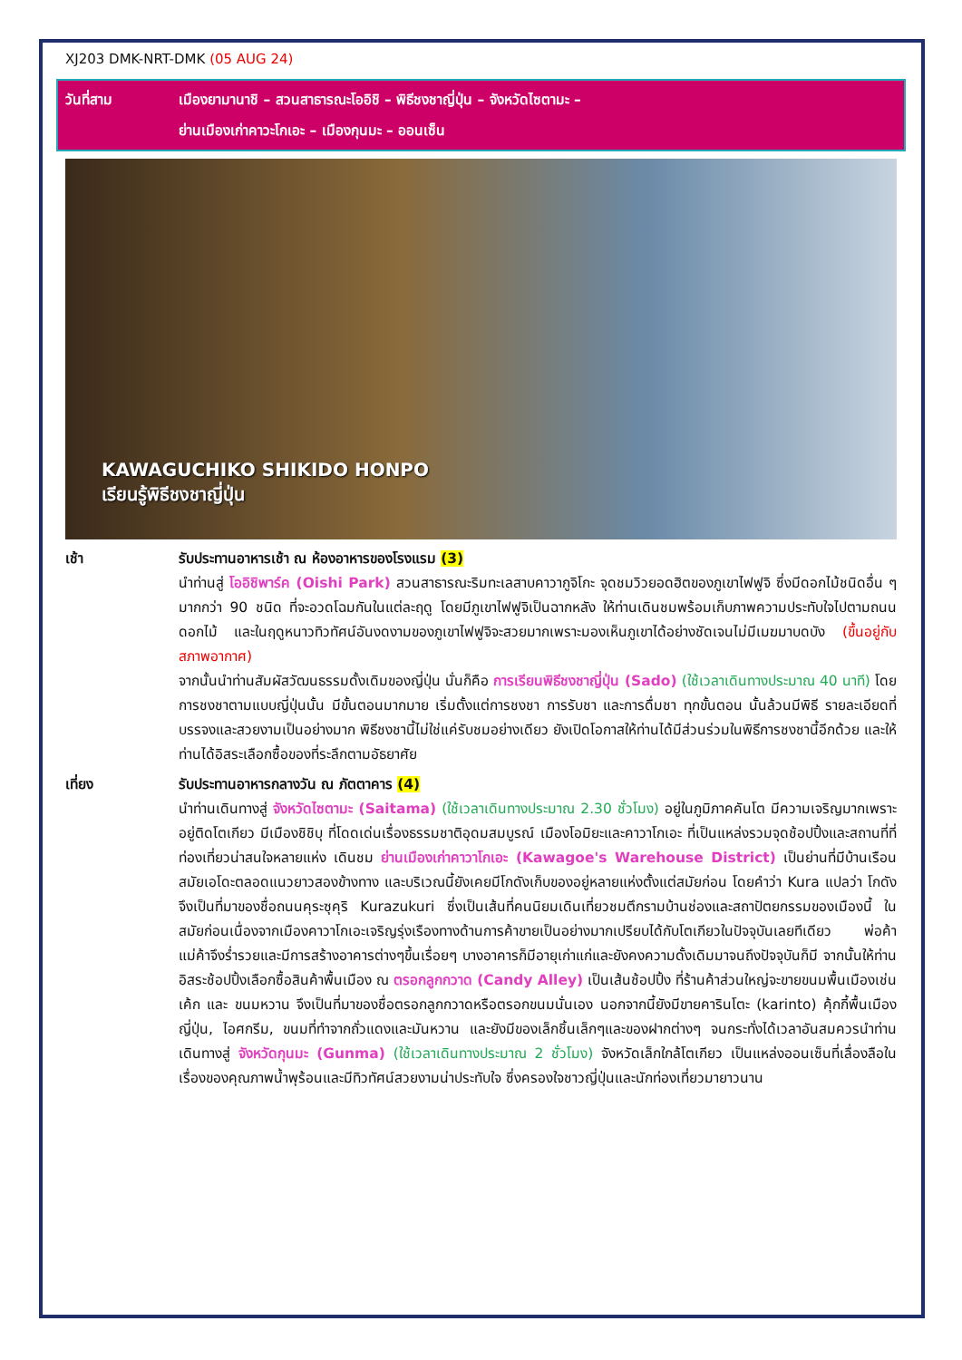XJ203 DMK-NRT-DMK (05 AUG 24)
วันที่สาม เมืองยามานาชิ – สวนสาธารณะโออิชิ – พิธีชงชาญี่ปุ่น – จังหวัดไซตามะ –
ย่านเมืองเก่าคาวะโกเอะ – เมืองกุนมะ – ออนเซ็น
KAWAGUCHIKO SHIKIDO HONPO
เรียนรู้พิธีชงชาญี่ปุ่น
เช้า รับประทานอาหารเช้า ณ ห้องอาหารของโรงแรม (3)
นำท่านสู่ โออิชิพาร์ค (Oishi Park) สวนสาธารณะริมทะเลสาบคาวากูจิโกะ จุดชมวิวยอดฮิตของภูเขาไฟฟูจิ ซึ่งมีดอกไม้ชนิดอื่น ๆ มากกว่า 90 ชนิด ที่จะอวดโฉมกันในแต่ละฤดู โดยมีภูเขาไฟฟูจิเป็นฉากหลัง ให้ท่านเดินชมพร้อมเก็บภาพความประทับใจไปตามถนนดอกไม้ และในฤดูหนาวทิวทัศน์อันงดงามของภูเขาไฟฟูจิจะสวยมากเพราะมองเห็นภูเขาได้อย่างชัดเจนไม่มีเมฆมาบดบัง (ขึ้นอยู่กับสภาพอากาศ)
จากนั้นนำท่านสัมผัสวัฒนธรรมดั้งเดิมของญี่ปุ่น นั่นก็คือ การเรียนพิธีชงชาญี่ปุ่น (Sado) (ใช้เวลาเดินทางประมาณ 40 นาที) โดยการชงชาตามแบบญี่ปุ่นนั้น มีขั้นตอนมากมาย เริ่มตั้งแต่การชงชา การรับชา และการดื่มชา ทุกขั้นตอน นั้นล้วนมีพิธี รายละเอียดที่บรรจงและสวยงามเป็นอย่างมาก พิธีชงชานี้ไม่ใช่แค่รับชมอย่างเดียว ยังเปิดโอกาสให้ท่านได้มีส่วนร่วมในพิธีการชงชานี้อีกด้วย และให้ท่านได้อิสระเลือกซื้อของที่ระลึกตามอัธยาศัย
เที่ยง รับประทานอาหารกลางวัน ณ ภัตตาคาร (4)
นำท่านเดินทางสู่ จังหวัดไซตามะ (Saitama) (ใช้เวลาเดินทางประมาณ 2.30 ชั่วโมง) อยู่ในภูมิภาคคันโต มีความเจริญมากเพราะอยู่ติดโตเกียว มีเมืองชิชิบุ ที่โดดเด่นเรื่องธรรมชาติอุดมสมบูรณ์ เมืองโอมิยะและคาวาโกเอะ ที่เป็นแหล่งรวมจุดช้อปปิ้งและสถานที่ที่ท่องเที่ยวน่าสนใจหลายแห่ง เดินชม ย่านเมืองเก่าคาวาโกเอะ (Kawagoe's Warehouse District) เป็นย่านที่มีบ้านเรือนสมัยเอโดะตลอดแนวยาวสองข้างทาง และบริเวณนี้ยังเคยมีโกดังเก็บของอยู่หลายแห่งตั้งแต่สมัยก่อน โดยคำว่า Kura แปลว่า โกดัง จึงเป็นที่มาของชื่อถนนคุระซุคุริ Kurazukuri ซึ่งเป็นเส้นที่คนนิยมเดินเที่ยวชมตึกรามบ้านช่องและสถาปัตยกรรมของเมืองนี้ ในสมัยก่อนเนื่องจากเมืองคาวาโกเอะเจริญรุ่งเรืองทางด้านการค้าขายเป็นอย่างมากเปรียบได้กับโตเกียวในปัจจุบันเลยทีเดียว พ่อค้าแม่ค้าจึงร่ำรวยและมีการสร้างอาคารต่างๆขึ้นเรื่อยๆ บางอาคารก็มีอายุเก่าแก่และยังคงความดั้งเดิมมาจนถึงปัจจุบันก็มี จากนั้นให้ท่าน อิสระช้อปปิ้งเลือกซื้อสินค้าพื้นเมือง ณ ตรอกลูกกวาด (Candy Alley) เป็นเส้นช้อปปิ้ง ที่ร้านค้าส่วนใหญ่จะขายขนมพื้นเมืองเช่น เค้ก และ ขนมหวาน จึงเป็นที่มาของชื่อตรอกลูกกวาดหรือตรอกขนมนั่นเอง นอกจากนี้ยังมีขายคารินโตะ (karinto) คุ้กกี้พื้นเมืองญี่ปุ่น, ไอศกรีม, ขนมที่ทำจากถั่วแดงและมันหวาน และยังมีของเล็กชิ้นเล็กๆและของฝากต่างๆ จนกระทั่งได้เวลาอันสมควรนำท่านเดินทางสู่ จังหวัดกุนมะ (Gunma) (ใช้เวลาเดินทางประมาณ 2 ชั่วโมง) จังหวัดเล็กใกล้โตเกียว เป็นแหล่งออนเซ็นที่เลื่องลือในเรื่องของคุณภาพน้ำพุร้อนและมีทิวทัศน์สวยงามน่าประทับใจ ซึ่งครองใจชาวญี่ปุ่นและนักท่องเที่ยวมายาวนาน